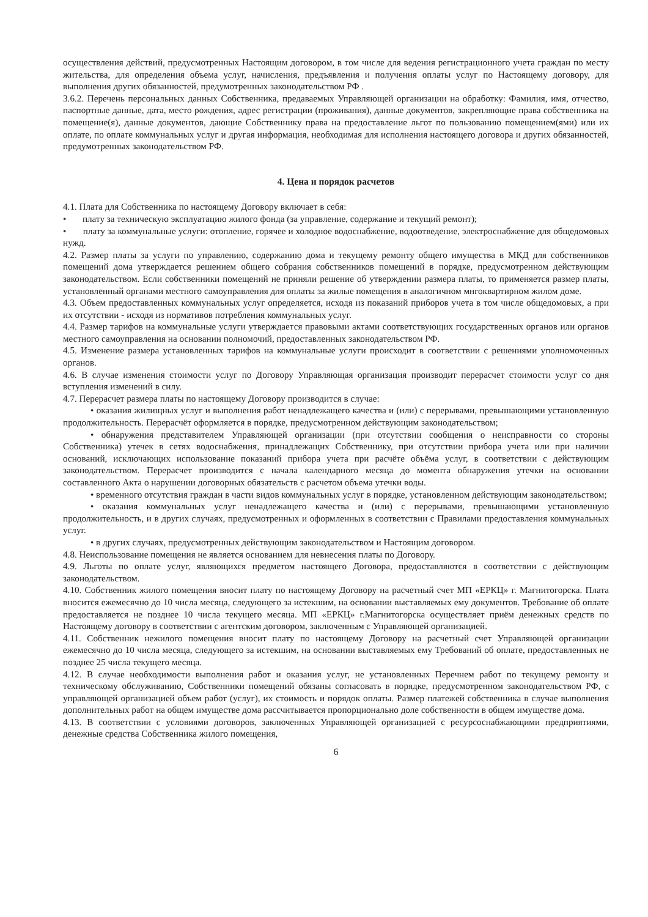осуществления действий, предусмотренных Настоящим договором, в том числе для ведения регистрационного учета граждан по месту жительства, для определения объема услуг, начисления, предъявления и получения оплаты услуг по Настоящему договору, для выполнения других обязанностей, предумотренных законодательством РФ .
3.6.2. Перечень персональных данных Собственника, предаваемых Управляющей организации на обработку: Фамилия, имя, отчество, паспортные данные, дата, место рождения, адрес регистрации (проживания), данные документов, закрепляющие права собственника на помещение(я), данные документов, дающие Собственнику права на предоставление льгот по пользованию помещением(ями) или их оплате, по оплате коммунальных услуг и другая информация, необходимая для исполнения настоящего договора и других обязанностей, предумотренных законодательством РФ.
4. Цена и порядок расчетов
4.1. Плата для Собственника по настоящему Договору включает в себя:
• плату за техническую эксплуатацию жилого фонда (за управление, содержание и текущий ремонт);
• плату за коммунальные услуги: отопление, горячее и холодное водоснабжение, водоотведение, электроснабжение для общедомовых нужд.
4.2. Размер платы за услуги по управлению, содержанию дома и текущему ремонту общего имущества в МКД для собственников помещений дома утверждается решением общего собрания собственников помещений в порядке, предусмотренном действующим законодательством. Если собственники помещений не приняли решение об утверждении размера платы, то применяется размер платы, установленный органами местного самоуправления для оплаты за жилые помещения в аналогичном мнгоквартирном жилом доме.
4.3. Объем предоставленных коммунальных услуг определяется, исходя из показаний приборов учета в том числе общедомовых, а при их отсутствии - исходя из нормативов потребления коммунальных услуг.
4.4. Размер тарифов на коммунальные услуги утверждается правовыми актами соответствующих государственных органов или органов местного самоуправления на основании полномочий, предоставленных законодательством РФ.
4.5. Изменение размера установленных тарифов на коммунальные услуги происходит в соответствии с решениями уполномоченных органов.
4.6. В случае изменения стоимости услуг по Договору Управляющая организация производит перерасчет стоимости услуг со дня вступления изменений в силу.
4.7. Перерасчет размера платы по настоящему Договору производится в случае:
• оказания жилищных услуг и выполнения работ ненадлежащего качества и (или) с перерывами, превышающими установленную продолжительность. Перерасчёт оформляется в порядке, предусмотренном действующим законодательством;
• обнаружения представителем Управляющей организации (при отсутствии сообщения о неисправности со стороны Собственника) утечек в сетях водоснабжения, принадлежащих Собственнику, при отсутствии прибора учета или при наличии оснований, исключающих использование показаний прибора учета при расчёте объёма услуг, в соответствии с действующим законодательством. Перерасчет производится с начала календарного месяца до момента обнаружения утечки на основании составленного Акта о нарушении договорных обязательств с расчетом объема утечки воды.
• временного отсутствия граждан в части видов коммунальных услуг в порядке, установленном действующим законодательством;
• оказания коммунальных услуг ненадлежащего качества и (или) с перерывами, превышающими установленную продолжительность, и в других случаях, предусмотренных и оформленных в соответствии с Правилами предоставления коммунальных услуг.
• в других случаях, предусмотренных действующим законодательством и Настоящим договором.
4.8. Неиспользование помещения не является основанием для невнесения платы по Договору.
4.9. Льготы по оплате услуг, являющихся предметом настоящего Договора, предоставляются в соответствии с действующим законодательством.
4.10. Собственник жилого помещения вносит плату по настоящему Договору на расчетный счет МП «ЕРКЦ» г. Магнитогорска. Плата вносится ежемесячно до 10 числа месяца, следующего за истекшим, на основании выставляемых ему документов. Требование об оплате предоставляется не позднее 10 числа текущего месяца. МП «ЕРКЦ» г.Магнитогорска осуществляет приём денежных средств по Настоящему договору в соответствии с агентским договором, заключенным с Управляющей организацией.
4.11. Собственник нежилого помещения вносит плату по настоящему Договору на расчетный счет Управляющей организации ежемесячно до 10 числа месяца, следующего за истекшим, на основании выставляемых ему Требований об оплате, предоставленных не позднее 25 числа текущего месяца.
4.12. В случае необходимости выполнения работ и оказания услуг, не установленных Перечнем работ по текущему ремонту и техническому обслуживанию, Собственники помещений обязаны согласовать в порядке, предусмотренном законодательством РФ, с управляющей организацией объем работ (услуг), их стоимость и порядок оплаты. Размер платежей собственника в случае выполнения дополнительных работ на общем имуществе дома рассчитывается пропорционально доле собственности в общем имуществе дома.
4.13. В соответствии с условиями договоров, заключенных Управляющей организацией с ресурсоснабжающими предприятиями, денежные средства Собственника жилого помещения,
6